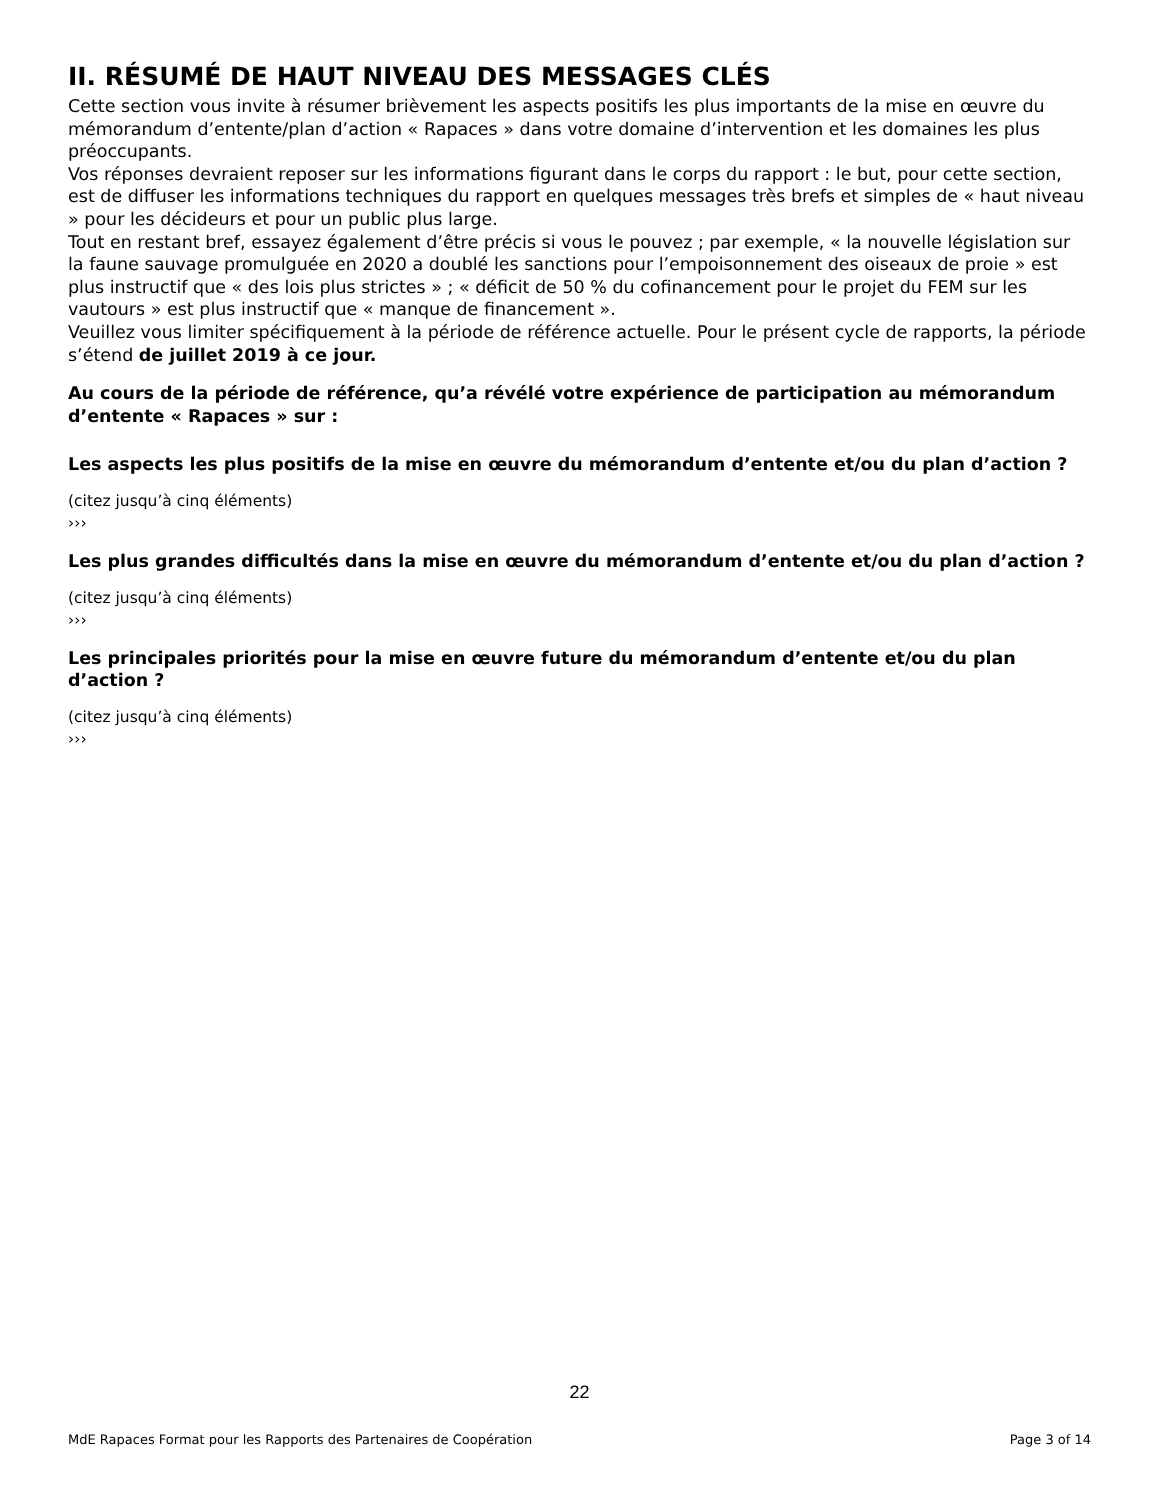II. RÉSUMÉ DE HAUT NIVEAU DES MESSAGES CLÉS
Cette section vous invite à résumer brièvement les aspects positifs les plus importants de la mise en œuvre du mémorandum d’entente/plan d’action « Rapaces » dans votre domaine d’intervention et les domaines les plus préoccupants.
Vos réponses devraient reposer sur les informations figurant dans le corps du rapport : le but, pour cette section, est de diffuser les informations techniques du rapport en quelques messages très brefs et simples de « haut niveau » pour les décideurs et pour un public plus large.
Tout en restant bref, essayez également d’être précis si vous le pouvez ; par exemple, « la nouvelle législation sur la faune sauvage promulguée en 2020 a doublé les sanctions pour l’empoisonnement des oiseaux de proie » est plus instructif que « des lois plus strictes » ; « déficit de 50 % du cofinancement pour le projet du FEM sur les vautours » est plus instructif que « manque de financement ».
Veuillez vous limiter spécifiquement à la période de référence actuelle. Pour le présent cycle de rapports, la période s’étend de juillet 2019 à ce jour.
Au cours de la période de référence, qu’a révélé votre expérience de participation au mémorandum d’entente « Rapaces » sur :
Les aspects les plus positifs de la mise en œuvre du mémorandum d’entente et/ou du plan d’action ?
(citez jusqu’à cinq éléments)
›››
Les plus grandes difficultés dans la mise en œuvre du mémorandum d’entente et/ou du plan d’action ?
(citez jusqu’à cinq éléments)
›››
Les principales priorités pour la mise en œuvre future du mémorandum d’entente et/ou du plan d’action ?
(citez jusqu’à cinq éléments)
›››
22
MdE Rapaces Format pour les Rapports des Partenaires de Coopération Page 3 of 14